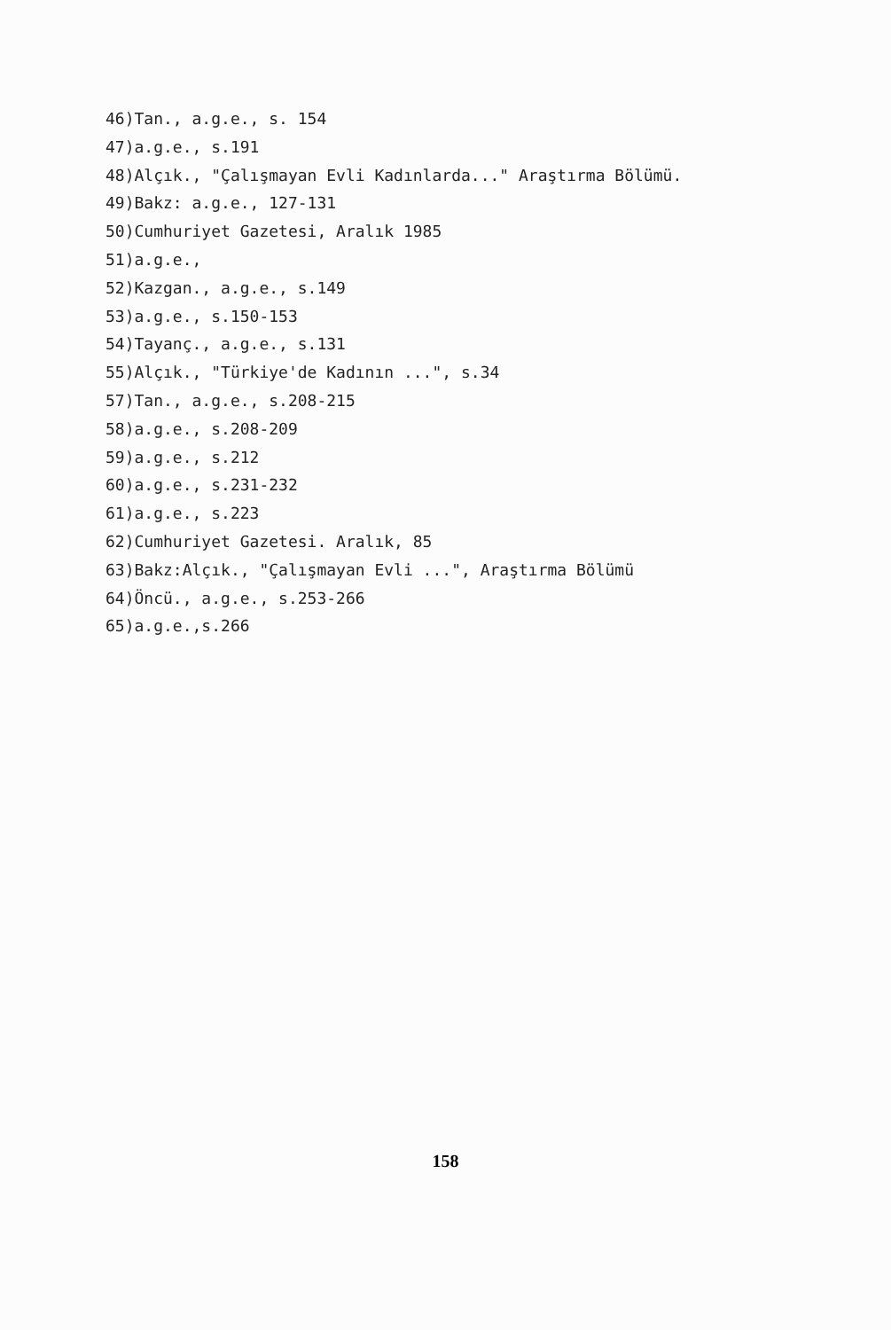46)Tan., a.g.e., s. 154
47)a.g.e., s.191
48)Alçık., "Çalışmayan Evli Kadınlarda..." Araştırma Bölümü.
49)Bakz: a.g.e., 127-131
50)Cumhuriyet Gazetesi, Aralık 1985
51)a.g.e.,
52)Kazgan., a.g.e., s.149
53)a.g.e., s.150-153
54)Tayanç., a.g.e., s.131
55)Alçık., "Türkiye'de Kadının ...", s.34
57)Tan., a.g.e., s.208-215
58)a.g.e., s.208-209
59)a.g.e., s.212
60)a.g.e., s.231-232
61)a.g.e., s.223
62)Cumhuriyet Gazetesi. Aralık, 85
63)Bakz:Alçık., "Çalışmayan Evli ...", Araştırma Bölümü
64)Öncü., a.g.e., s.253-266
65)a.g.e.,s.266
158